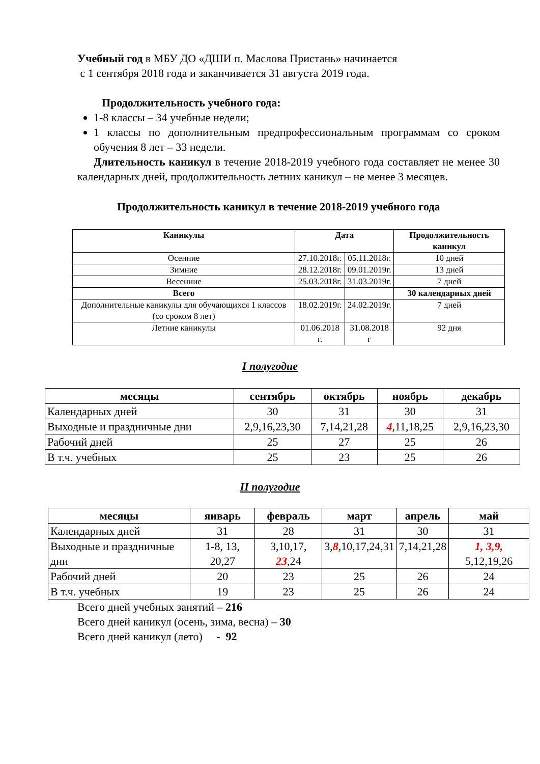Учебный год в МБУ ДО «ДШИ п. Маслова Пристань» начинается
с 1 сентября 2018 года и заканчивается 31 августа 2019 года.
Продолжительность учебного года:
1-8 классы – 34 учебные недели;
1 классы по дополнительным предпрофессиональным программам со сроком обучения 8 лет – 33 недели.
Длительность каникул в течение 2018-2019 учебного года составляет не менее 30 календарных дней, продолжительность летних каникул – не менее 3 месяцев.
Продолжительность каникул в течение 2018-2019 учебного года
| Каникулы | Дата | | Продолжительность каникул |
| --- | --- | --- | --- |
| Осенние | 27.10.2018г. | 05.11.2018г. | 10 дней |
| Зимние | 28.12.2018г. | 09.01.2019г. | 13 дней |
| Весенние | 25.03.2018г. | 31.03.2019г. | 7 дней |
| Всего | | | 30 календарных дней |
| Дополнительные каникулы для обучающихся 1 классов (со сроком 8 лет) | 18.02.2019г. | 24.02.2019г. | 7 дней |
| Летние каникулы | 01.06.2018 г. | 31.08.2018 г | 92 дня |
I полугодие
| месяцы | сентябрь | октябрь | ноябрь | декабрь |
| --- | --- | --- | --- | --- |
| Календарных дней | 30 | 31 | 30 | 31 |
| Выходные и праздничные дни | 2,9,16,23,30 | 7,14,21,28 | 4 ,11,18,25 | 2,9,16,23,30 |
| Рабочий дней | 25 | 27 | 25 | 26 |
| В т.ч. учебных | 25 | 23 | 25 | 26 |
II полугодие
| месяцы | январь | февраль | март | апрель | май |
| --- | --- | --- | --- | --- | --- |
| Календарных дней | 31 | 28 | 31 | 30 | 31 |
| Выходные и праздничные дни | 1-8, 13, 20,27 | 3,10,17, 23 ,24 | 3, 8 ,10,17,24,31 | 7,14,21,28 | 1, 3,9, 5,12,19,26 |
| Рабочий дней | 20 | 23 | 25 | 26 | 24 |
| В т.ч. учебных | 19 | 23 | 25 | 26 | 24 |
Всего дней учебных занятий – 216
Всего дней каникул (осень, зима, весна) – 30
Всего дней каникул (лето) - 92